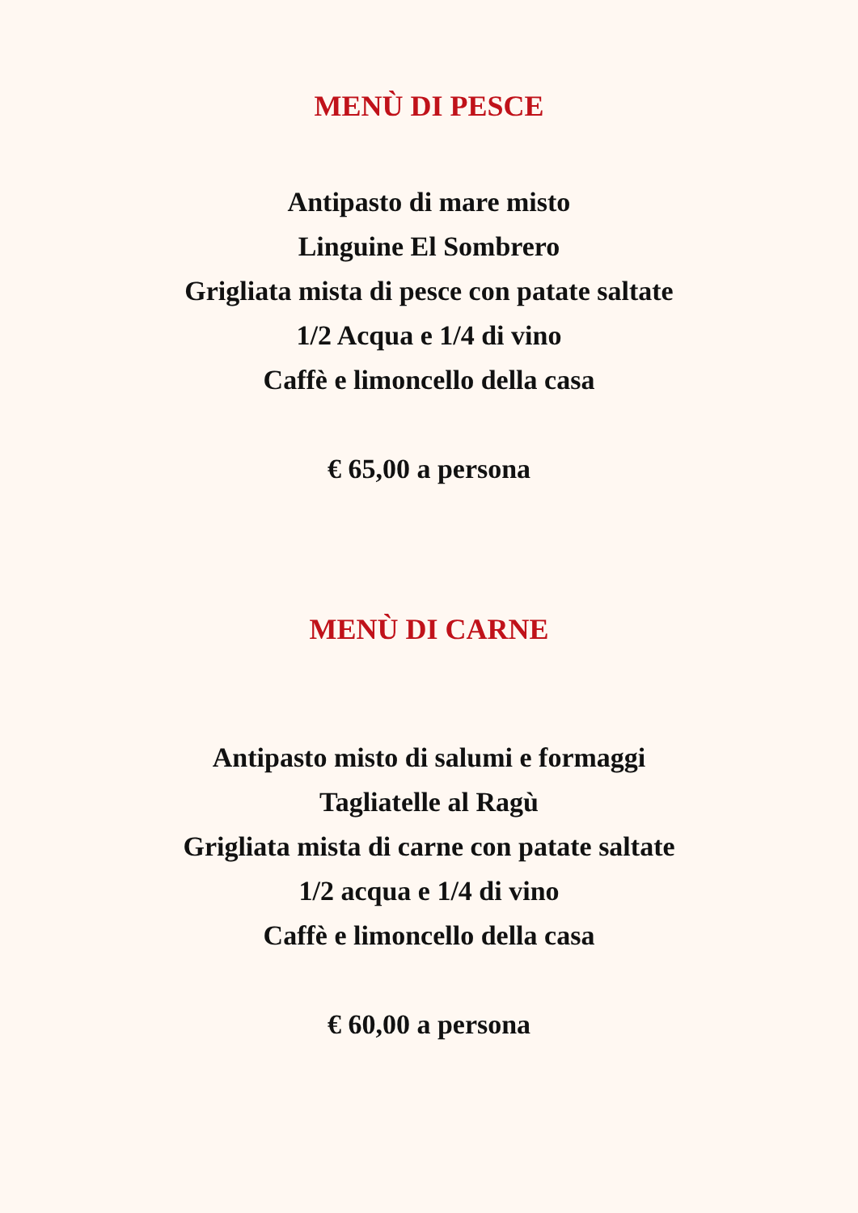MENÙ DI PESCE
Antipasto di mare misto
Linguine El Sombrero
Grigliata mista di pesce con patate saltate
1/2 Acqua e 1/4 di vino
Caffè e limoncello della casa
€ 65,00 a persona
MENÙ DI CARNE
Antipasto misto di salumi e formaggi
Tagliatelle al Ragù
Grigliata mista di carne con patate saltate
1/2 acqua e 1/4 di vino
Caffè e limoncello della casa
€ 60,00 a persona